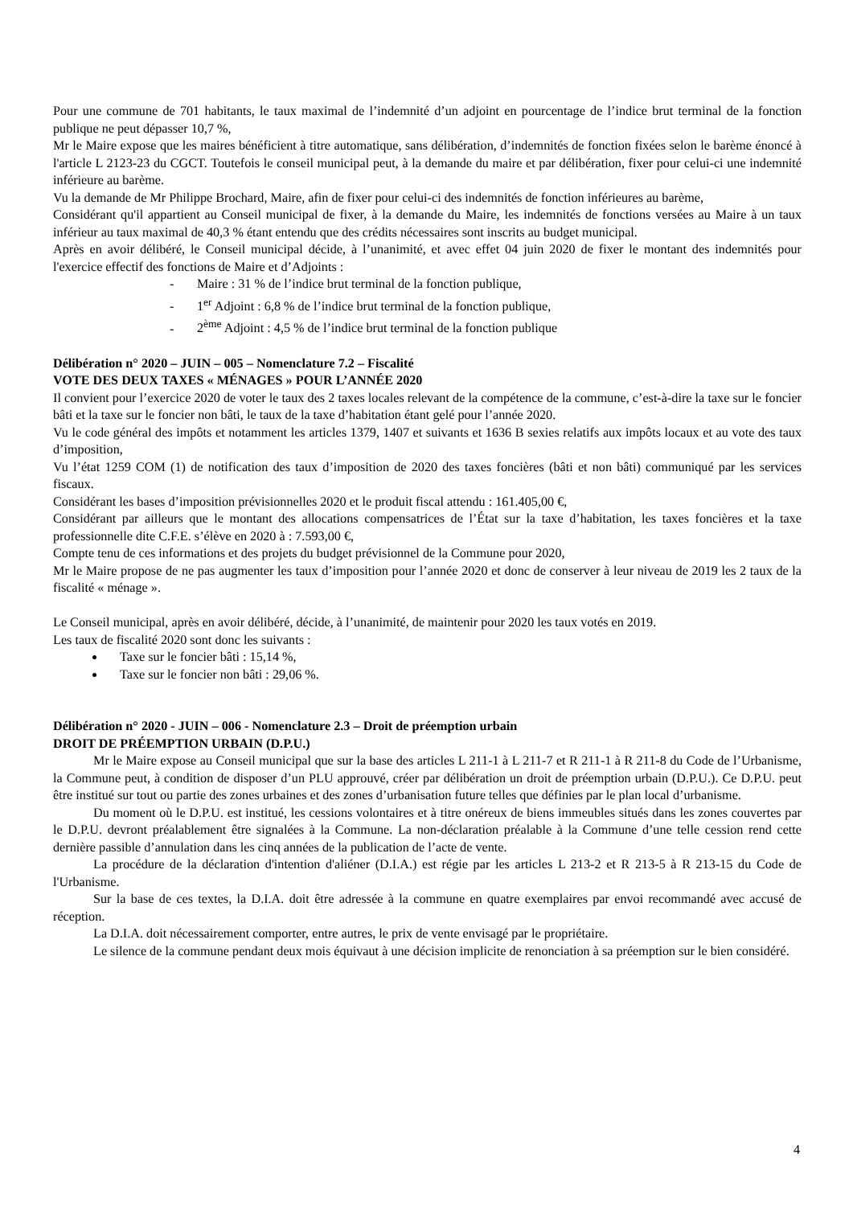Pour une commune de 701 habitants, le taux maximal de l’indemnité d’un adjoint en pourcentage de l’indice brut terminal de la fonction publique ne peut dépasser 10,7 %,
Mr le Maire expose que les maires bénéficient à titre automatique, sans délibération, d’indemnités de fonction fixées selon le barème énoncé à l'article L 2123-23 du CGCT. Toutefois le conseil municipal peut, à la demande du maire et par délibération, fixer pour celui-ci une indemnité inférieure au barème.
Vu la demande de Mr Philippe Brochard, Maire, afin de fixer pour celui-ci des indemnités de fonction inférieures au barème,
Considérant qu'il appartient au Conseil municipal de fixer, à la demande du Maire, les indemnités de fonctions versées au Maire à un taux inférieur au taux maximal de 40,3 % étant entendu que des crédits nécessaires sont inscrits au budget municipal.
Après en avoir délibéré, le Conseil municipal décide, à l’unanimité, et avec effet 04 juin 2020 de fixer le montant des indemnités pour l'exercice effectif des fonctions de Maire et d’Adjoints :
- Maire : 31 % de l’indice brut terminal de la fonction publique,
- 1<sup>er</sup> Adjoint : 6,8 % de l’indice brut terminal de la fonction publique,
- 2<sup>ème</sup> Adjoint : 4,5 % de l’indice brut terminal de la fonction publique
Délibération n° 2020 – JUIN – 005 – Nomenclature 7.2 – Fiscalité
VOTE DES DEUX TAXES « MÉNAGES » POUR L’ANNÉE 2020
Il convient pour l’exercice 2020 de voter le taux des 2 taxes locales relevant de la compétence de la commune, c’est-à-dire la taxe sur le foncier bâti et la taxe sur le foncier non bâti, le taux de la taxe d’habitation étant gelé pour l’année 2020.
Vu le code général des impôts et notamment les articles 1379, 1407 et suivants et 1636 B sexies relatifs aux impôts locaux et au vote des taux d’imposition,
Vu l’état 1259 COM (1) de notification des taux d’imposition de 2020 des taxes foncières (bâti et non bâti) communiqué par les services fiscaux.
Considérant les bases d’imposition prévisionnelles 2020 et le produit fiscal attendu : 161.405,00 €,
Considérant par ailleurs que le montant des allocations compensatrices de l’État sur la taxe d’habitation, les taxes foncières et la taxe professionnelle dite C.F.E. s’élève en 2020 à : 7.593,00 €,
Compte tenu de ces informations et des projets du budget prévisionnel de la Commune pour 2020,
Mr le Maire propose de ne pas augmenter les taux d’imposition pour l’année 2020 et donc de conserver à leur niveau de 2019 les 2 taux de la fiscalité « ménage ».
Le Conseil municipal, après en avoir délibéré, décide, à l’unanimité, de maintenir pour 2020 les taux votés en 2019.
Les taux de fiscalité 2020 sont donc les suivants :
Taxe sur le foncier bâti : 15,14 %,
Taxe sur le foncier non bâti : 29,06 %.
Délibération n° 2020 - JUIN – 006 - Nomenclature 2.3 – Droit de préemption urbain
DROIT DE PRÉEMPTION URBAIN (D.P.U.)
Mr le Maire expose au Conseil municipal que sur la base des articles L 211-1 à L 211-7 et R 211-1 à R 211-8 du Code de l’Urbanisme, la Commune peut, à condition de disposer d’un PLU approuvé, créer par délibération un droit de préemption urbain (D.P.U.). Ce D.P.U. peut être institué sur tout ou partie des zones urbaines et des zones d’urbanisation future telles que définies par le plan local d’urbanisme.
Du moment où le D.P.U. est institué, les cessions volontaires et à titre onéreux de biens immeubles situés dans les zones couvertes par le D.P.U. devront préalablement être signalées à la Commune. La non-déclaration préalable à la Commune d’une telle cession rend cette dernière passible d’annulation dans les cinq années de la publication de l’acte de vente.
La procédure de la déclaration d'intention d'aliéner (D.I.A.) est régie par les articles L 213-2 et R 213-5 à R 213-15 du Code de l'Urbanisme.
Sur la base de ces textes, la D.I.A. doit être adressée à la commune en quatre exemplaires par envoi recommandé avec accusé de réception.
La D.I.A. doit nécessairement comporter, entre autres, le prix de vente envisagé par le propriétaire.
Le silence de la commune pendant deux mois équivaut à une décision implicite de renonciation à sa préemption sur le bien considéré.
4